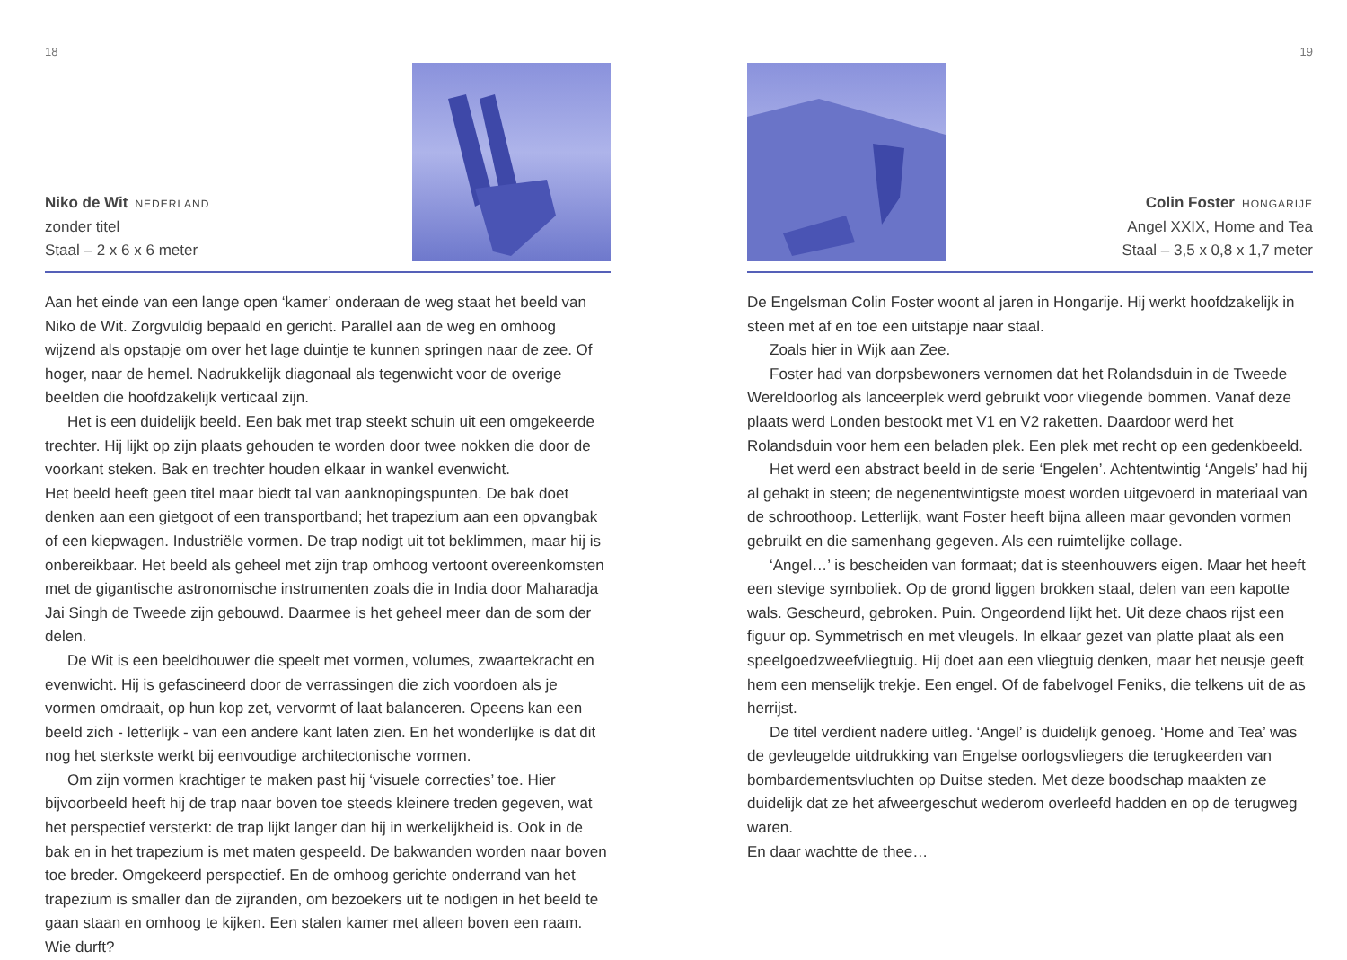18
Niko de Wit NEDERLAND
zonder titel
Staal – 2 x 6 x 6 meter
Aan het einde van een lange open ‘kamer’ onderaan de weg staat het beeld van Niko de Wit. Zorgvuldig bepaald en gericht. Parallel aan de weg en omhoog wijzend als opstapje om over het lage duintje te kunnen springen naar de zee. Of hoger, naar de hemel. Nadrukkelijk diagonaal als tegenwicht voor de overige beelden die hoofdzakelijk verticaal zijn.
Het is een duidelijk beeld. Een bak met trap steekt schuin uit een omgekeerde trechter. Hij lijkt op zijn plaats gehouden te worden door twee nokken die door de voorkant steken. Bak en trechter houden elkaar in wankel evenwicht.
Het beeld heeft geen titel maar biedt tal van aanknopingspunten. De bak doet denken aan een gietgoot of een transportband; het trapezium aan een opvangbak of een kiepwagen. Industriële vormen. De trap nodigt uit tot beklimmen, maar hij is onbereikbaar. Het beeld als geheel met zijn trap omhoog vertoont overeenkomsten met de gigantische astronomische instrumenten zoals die in India door Maharadja Jai Singh de Tweede zijn gebouwd. Daarmee is het geheel meer dan de som der delen.
De Wit is een beeldhouwer die speelt met vormen, volumes, zwaartekracht en evenwicht. Hij is gefascineerd door de verrassingen die zich voordoen als je vormen omdraait, op hun kop zet, vervormt of laat balanceren. Opeens kan een beeld zich - letterlijk - van een andere kant laten zien. En het wonderlijke is dat dit nog het sterkste werkt bij eenvoudige architectonische vormen.
Om zijn vormen krachtiger te maken past hij ‘visuele correcties’ toe. Hier bijvoorbeeld heeft hij de trap naar boven toe steeds kleinere treden gegeven, wat het perspectief versterkt: de trap lijkt langer dan hij in werkelijkheid is. Ook in de bak en in het trapezium is met maten gespeeld. De bakwanden worden naar boven toe breder. Omgekeerd perspectief. En de omhoog gerichte onderrand van het trapezium is smaller dan de zijranden, om bezoekers uit te nodigen in het beeld te gaan staan en omhoog te kijken. Een stalen kamer met alleen boven een raam. Wie durft?
19
Colin Foster HONGARIJE
Angel XXIX, Home and Tea
Staal – 3,5 x 0,8 x 1,7 meter
De Engelsman Colin Foster woont al jaren in Hongarije. Hij werkt hoofdzakelijk in steen met af en toe een uitstapje naar staal.
Zoals hier in Wijk aan Zee.
Foster had van dorpsbewoners vernomen dat het Rolandsduin in de Tweede Wereldoorlog als lanceerplek werd gebruikt voor vliegende bommen. Vanaf deze plaats werd Londen bestookt met V1 en V2 raketten. Daardoor werd het Rolandsduin voor hem een beladen plek. Een plek met recht op een gedenkbeeld.
Het werd een abstract beeld in de serie ‘Engelen’. Achtentwintig ‘Angels’ had hij al gehakt in steen; de negenentwintigste moest worden uitgevoerd in materiaal van de schroothoop. Letterlijk, want Foster heeft bijna alleen maar gevonden vormen gebruikt en die samenhang gegeven. Als een ruimtelijke collage.
‘Angel…’ is bescheiden van formaat; dat is steenhouwers eigen. Maar het heeft een stevige symboliek. Op de grond liggen brokken staal, delen van een kapotte wals. Gescheurd, gebroken. Puin. Ongeordend lijkt het. Uit deze chaos rijst een figuur op. Symmetrisch en met vleugels. In elkaar gezet van platte plaat als een speelgoedzweefvliegtuig. Hij doet aan een vliegtuig denken, maar het neusje geeft hem een menselijk trekje. Een engel. Of de fabelvogel Feniks, die telkens uit de as herrijst.
De titel verdient nadere uitleg. ‘Angel’ is duidelijk genoeg. ‘Home and Tea’ was de gevleugelde uitdrukking van Engelse oorlogsvliegers die terugkeerden van bombardementsvluchten op Duitse steden. Met deze boodschap maakten ze duidelijk dat ze het afweergeschut wederom overleefd hadden en op de terugweg waren.
En daar wachtte de thee…